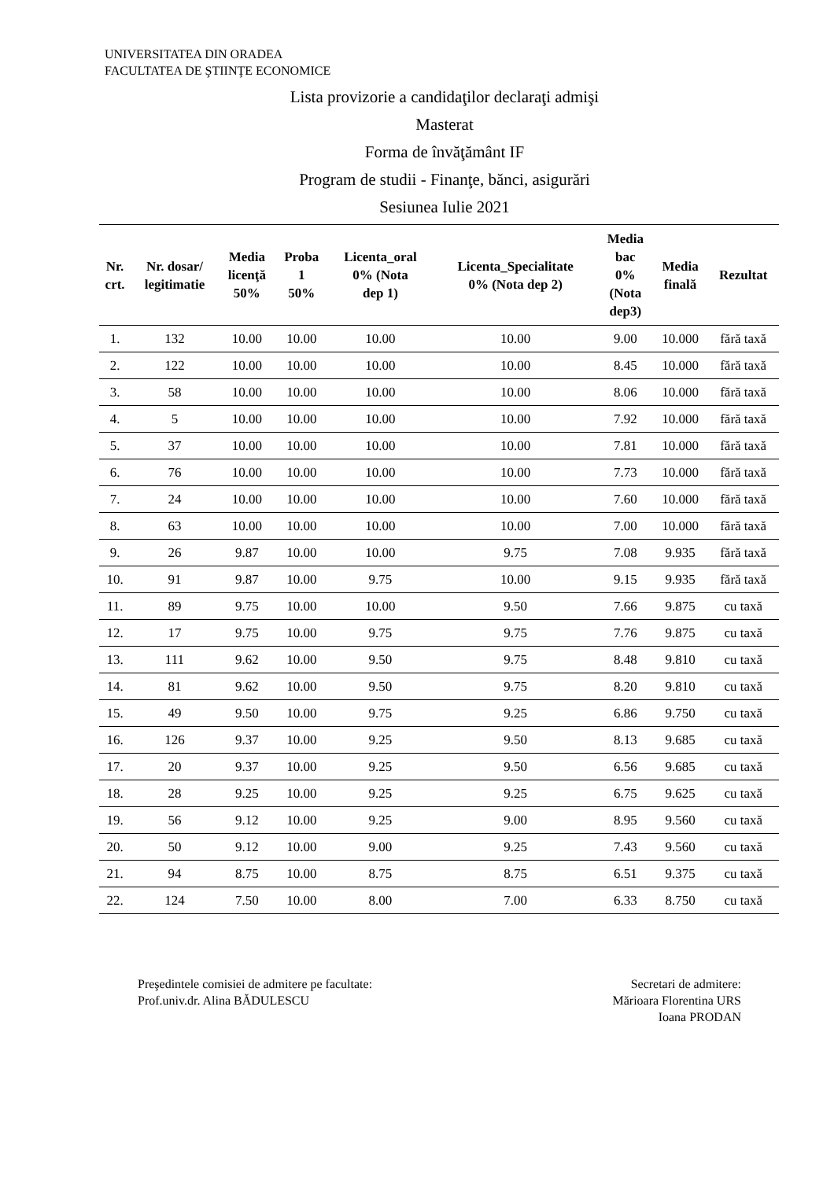UNIVERSITATEA DIN ORADEA
FACULTATEA DE ŞTIINŢE ECONOMICE
Lista provizorie a candidaţilor declaraţi admişi
Masterat
Forma de învăţământ IF
Program de studii - Finanţe, bănci, asigurări
Sesiunea Iulie 2021
| Nr. crt. | Nr. dosar/ legitimatie | Media licenţă 50% | Proba 1 50% | Licenta_oral 0% (Nota dep 1) | Licenta_Specialitate 0% (Nota dep 2) | Media bac 0% (Nota dep3) | Media finală | Rezultat |
| --- | --- | --- | --- | --- | --- | --- | --- | --- |
| 1. | 132 | 10.00 | 10.00 | 10.00 | 10.00 | 9.00 | 10.000 | fără taxă |
| 2. | 122 | 10.00 | 10.00 | 10.00 | 10.00 | 8.45 | 10.000 | fără taxă |
| 3. | 58 | 10.00 | 10.00 | 10.00 | 10.00 | 8.06 | 10.000 | fără taxă |
| 4. | 5 | 10.00 | 10.00 | 10.00 | 10.00 | 7.92 | 10.000 | fără taxă |
| 5. | 37 | 10.00 | 10.00 | 10.00 | 10.00 | 7.81 | 10.000 | fără taxă |
| 6. | 76 | 10.00 | 10.00 | 10.00 | 10.00 | 7.73 | 10.000 | fără taxă |
| 7. | 24 | 10.00 | 10.00 | 10.00 | 10.00 | 7.60 | 10.000 | fără taxă |
| 8. | 63 | 10.00 | 10.00 | 10.00 | 10.00 | 7.00 | 10.000 | fără taxă |
| 9. | 26 | 9.87 | 10.00 | 10.00 | 9.75 | 7.08 | 9.935 | fără taxă |
| 10. | 91 | 9.87 | 10.00 | 9.75 | 10.00 | 9.15 | 9.935 | fără taxă |
| 11. | 89 | 9.75 | 10.00 | 10.00 | 9.50 | 7.66 | 9.875 | cu taxă |
| 12. | 17 | 9.75 | 10.00 | 9.75 | 9.75 | 7.76 | 9.875 | cu taxă |
| 13. | 111 | 9.62 | 10.00 | 9.50 | 9.75 | 8.48 | 9.810 | cu taxă |
| 14. | 81 | 9.62 | 10.00 | 9.50 | 9.75 | 8.20 | 9.810 | cu taxă |
| 15. | 49 | 9.50 | 10.00 | 9.75 | 9.25 | 6.86 | 9.750 | cu taxă |
| 16. | 126 | 9.37 | 10.00 | 9.25 | 9.50 | 8.13 | 9.685 | cu taxă |
| 17. | 20 | 9.37 | 10.00 | 9.25 | 9.50 | 6.56 | 9.685 | cu taxă |
| 18. | 28 | 9.25 | 10.00 | 9.25 | 9.25 | 6.75 | 9.625 | cu taxă |
| 19. | 56 | 9.12 | 10.00 | 9.25 | 9.00 | 8.95 | 9.560 | cu taxă |
| 20. | 50 | 9.12 | 10.00 | 9.00 | 9.25 | 7.43 | 9.560 | cu taxă |
| 21. | 94 | 8.75 | 10.00 | 8.75 | 8.75 | 6.51 | 9.375 | cu taxă |
| 22. | 124 | 7.50 | 10.00 | 8.00 | 7.00 | 6.33 | 8.750 | cu taxă |
Preşedintele comisiei de admitere pe facultate:
Prof.univ.dr. Alina BĂDULESCU
Secretari de admitere:
Mărioara Florentina URS
Ioana PRODAN